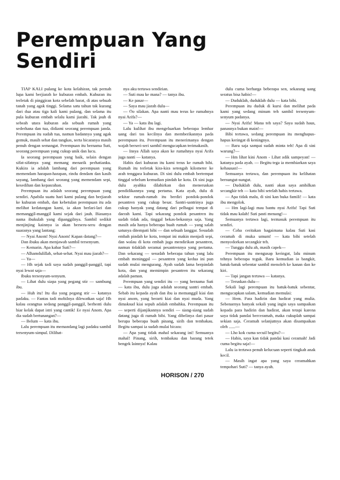Perempuan Yang
Sendiri
TIAP KALI pulang ke kota kelahiran, tak pernah lupa kami berjiarah ke kuburan embah. Kuburan itu terletak di pinggiran kota sebelah barat, di atas sebuah tanah yang agak tinggi. Selama satu tahun tak kurang dari dua atau tiga kali kami pulang, dan selama itu pula kuburan embah selalu kami jiarahi. Tak jauh di sebeah utara kuburan ada sebuah rumah yang sederhana dan tua, didiami seorang perempuan janda. Perempuan itu sudah tua, namun badannya yang agak gemuk, masih sehat dan tangkas, serta bicaranya masih penuh dengan semangat. Perempuan itu bernama Suti, seorang perempuan yang cukup unik dan lucu.
Ia seorang perempuan yang baik, selain dengan sifat-sifatnya yang memang menarik perhatianku. Kukira ia adalah lambang dari perempuan yang memendam harapan-harapan, rindu dendam dan kasih sayang, lambang dari seorang yang memendam sepi, kesedihan dan kepasrahan.
Perempuan itu adalah seorang perempuan yang sendiri. Apabila suatu hari kami pulang dan berjiarah ke kuburan embah, dan kebetulan perempuan itu ada melihat kedatangan kami, ia akan berlari-lari dan memanggil-manggil kami sejak dari jauh. Biasanya nama ibukulah yang dipanggilnya. Sambil sedikit menjinjing kainnya ia akan berseru-seru dengan suaranya yang lantang:
— Nyai Anom! Nyai Anom! Kapan datang?—
Dan ibuku akan menjawab sambil tersenyum.
— Kemarin. Apa kabar Suti?—
— Alhamdulillah, sehat-sehat. Nyai mau jiarah?—
— Ya—
— Hh sejak tadi saya sudah panggil-panggil, tapi nyai lewat saja—
Ibuku tersenyum-senyum.
— Lihat dulu siapa yang pegang stir — sambung ibu.
— Huh itu! Itu dia yang pegang stir — katanya padaku. — Fantas tadi mobilnya dilewatkan saja! Hh kalau orangtua sedang panggil-panggil, berhenti dulu biar kelak dapat istri yang cantik! Ee nyai Anom. Apa dia sudah bertunangan?—
— Belum — kata ibu.
Lalu perempuan itu memandang lagi padaku sambil tersenyum-simpul. Dilihat-
nya aku tertawa sendirian.
— Suti mau ke mana? — tanya ibu.
— Ke pasar—
— Saya mau jiarah dulu—
— Oo silakan. Apa nanti mau terus ke rumahnya nyai Arifa?—
— Ya — kata ibu lagi.
Lalu kulihat ibu mengeluarkan beberapa lembar uang dari tas kecilnya dan memberikannya pada perempuan itu. Perempuan itu menerimanya dengan wajah berseri-seri sambil mengucapkan terimakasih.
— Insya Allah saya akan ke rumahnya nyai Arifa juga nanti — katanya.
Habis dari kuburan itu kami terus ke rumah bibi. Rumah itu terletak kira-kira setengah kilometer ke arah tenggara kuburan. Di sini dulu embah bertempat tinggal sebelum kemudian pindah ke kota. Di sini juga dulu ayahku dilahirkan dan meneruskan pendidikannya yang pertama. Kata ayah, dulu di sekitar rumah-rumah itu berdiri pondok-pondok pesantren yang cukup besar. Santri-santrinya juga cukup banyak yang datang dari pelbagai tempat di daerah kami. Tapi sekarang pondok pesantren itu sudah tidak ada, tinggal bekas-bekasnya saja. Yang masih ada hanya beberapa buah rumah — yang salah satunya ditempati bibi — dan sebuah langgar. Sesudah embah pindah ke kota, tempat ini makin menjadi sepi, dan walau di kota embah juga mendirikan pesantren, namun tidaklah seramai pesantrennya yang pertama. Dan sekarang — sesudah beberapa tahun yang lalu embah meninggal — pesantren yang kedua ini pun sudah mulai mengurang. Ayah sudah lama berpindah kota, dan yang memimpin pesantren itu sekarang adalah paman.
Perempuan yang sendiri itu — yang bernama Suti — kata ibu, dulu juga adalah seorang santri embah. Sebab itu kepada ayah dan ibu ia memanggil kiai dan nyai anom, yang berarti kiai dan nyai muda. Yang dimaksud kiai sepuh adalah embahku. Perempuan itu — seperti dijanjikannya sendiri — siang-siang sudah datang juga di rumah bibi. Yang dibelinya dari pasar berupa beberapa buah pinang, sirih dan tembakau. Begitu sampai ia sudah mulai bicara:
— Apa yang tidak mahal sekarang ini! Semuanya mahal! Pinang, sirih, tembakau dan barang tetek bengek lainnya! Kalau
dulu cuma berharga beberapa sen, sekarang uang seratus bisa habis!—
— Duduklah, duduklah dulu — kata bibi.
Perempuan itu duduk di kursi dan melihat pada kami yang sedang minum teh sambil tersenyum-senyum padanya.
— Nyai Arifa! Mana teh saya? Saya sudah haus, panasnya bukan main!—
Bibi tertawa, sedang perempuan itu menghapus-hapus keringat di keningnya.
— Baru saja sampai sudah minta teh! Apa di sini warung?—
— Hm lihat kini Anom - Lihat adik sampeyan! — katanya pada ayah. — Begitu tega ia membiarkan saya kehausan!—
Semuanya tertawa, dan perempuan itu kelihatan bersungut-sungut.
— Duduklah dulu, nanti akan saya ambilkan secangkir teh — kata bibi setelah habis tertawa.
— Apa tidak malu, di sini kan buka famili! — kata ibu mengolok.
— Hm lagi-lagi mau bantu nyai Arifa! Tapi Suti tidak mau kalah! Suti pasti menang!—
Semuanya tertawa lagi, termasuk perempuan itu sendiri.
— Coba ceritakan bagaimana kalau Suti kasi ceramah di muka umum! — kata bibi setelah menyodorkan secangkir teh.
— Tunggu dulu ah, masih capek—
Perempuan itu mengusap keringat, lalu minum tehnya beberapa teguk. Baru kemudian ia bangkit, batuk-batuk sebentar sambil menoleh ke kanan dan ke kiri.
— Tapi jangan tertawa — katanya.
— Teruskan dulu—
Sekali lagi perempuan itu batuk-batuk sebentar, mengucapkan salam, kemudian memulai:
— Hem. Para hadirin dan hadirat yang mulia. Sebenarnya banyak sekali yang ingin saya sampaikan kepada para hadirin dan hadirat, akan tetapi karena saya tidak pandai berceramah, maka cukuplah sampai sekian saja. Ceramah selanjutnya akan disampaikan oleh ......—
— Lho kok cuma secuil begitu?—
— Habis, saya kan tidak pandai kasi ceramah! Jadi cuma begitu saja!—
Lalu ia tertawa penuh kelucuan seperti tingkah anak kecil.
— Masih ingat apa yang saya ceramahkan tempohari Suti? — tanya ayah.
HORISON / 270